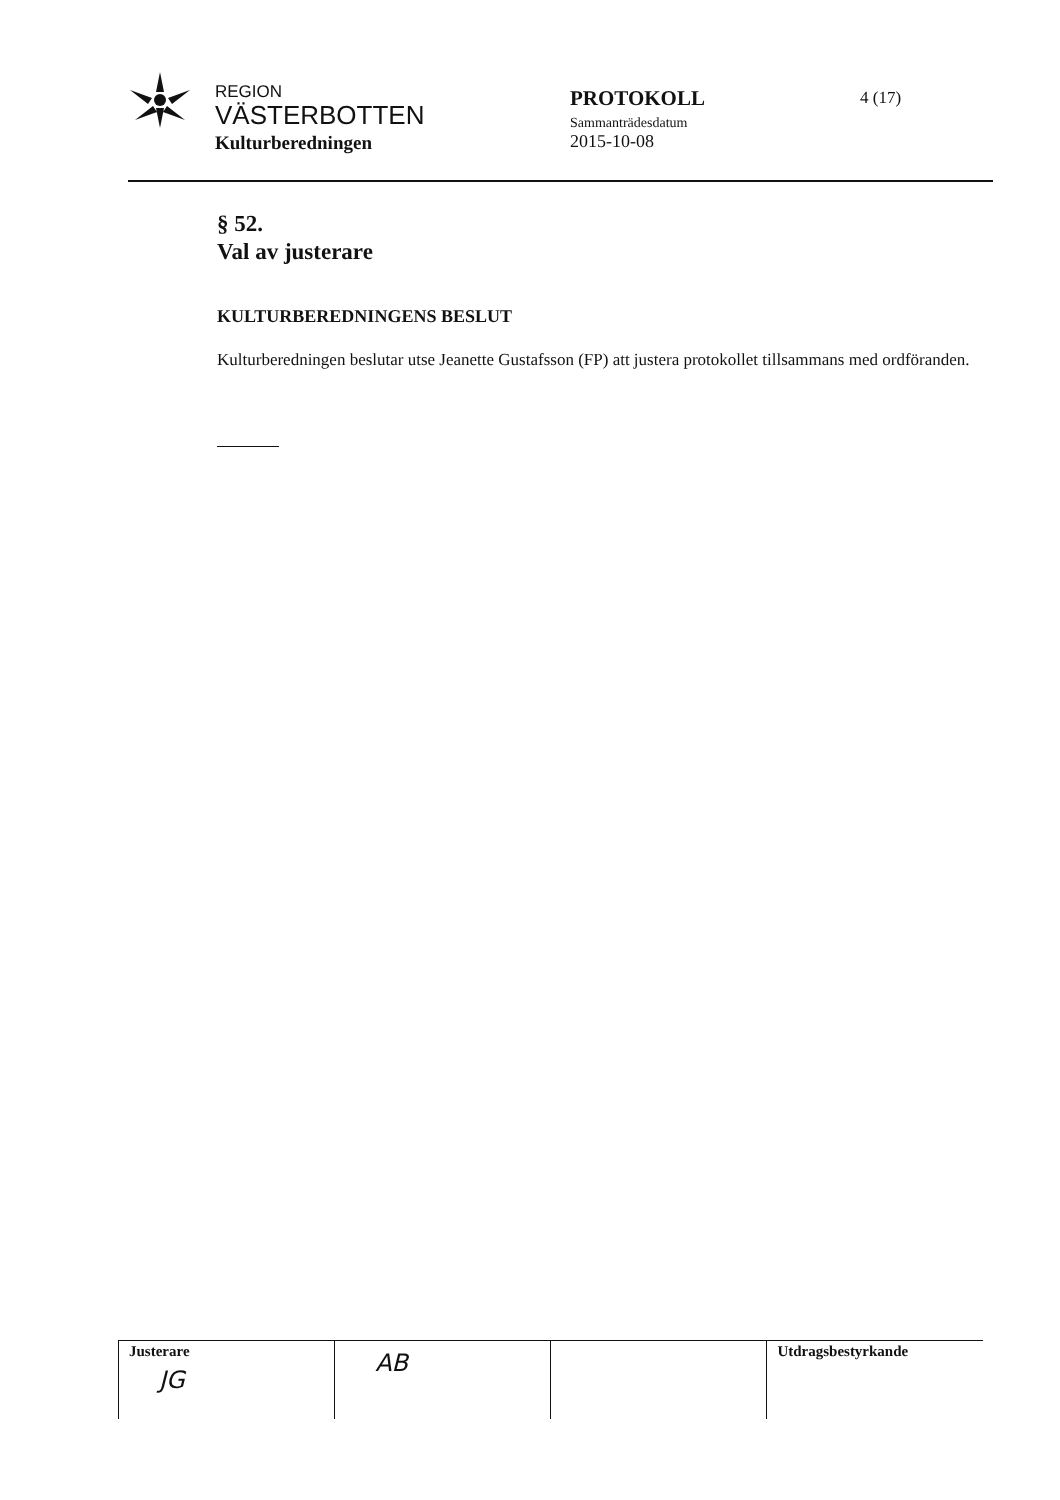REGION
VÄSTERBOTTEN
Kulturberedningen
PROTOKOLL
Sammanträdesdatum
2015-10-08
4 (17)
§ 52.
Val av justerare
KULTURBEREDNINGENS BESLUT
Kulturberedningen beslutar utse Jeanette Gustafsson (FP) att justera protokollet tillsammans med ordföranden.
| Justerare JG | AB | | Utdragsbestyrkande |